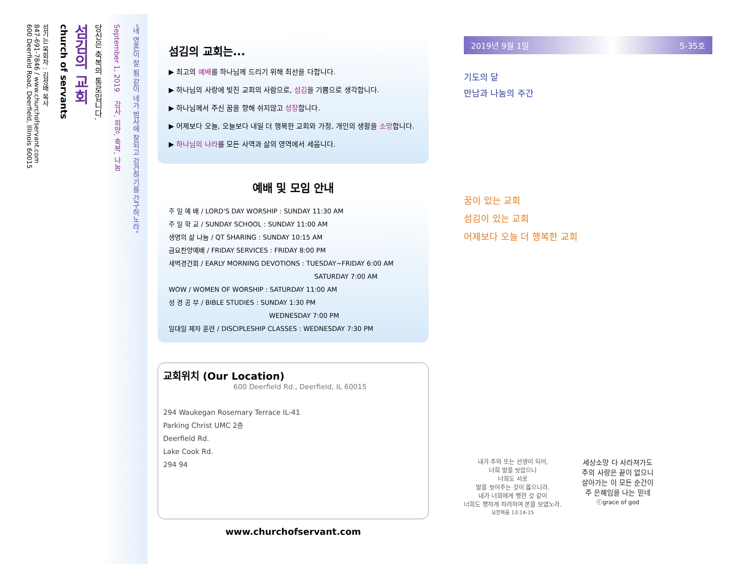"네 영혼이 잘 됨 같이 네가 범사에 잘되고 강건하기를 간구하노라"
September 1, 2019 감사, 희망, 축복, 나눔
당신은 축복의 통로입니다.
섬김의 교회
church of servants
섬기는 목회자 : 김성배 목사
847-691-7846 / www.churchofservant.com
600 Deerfield Road, Deerfield, Illinois 60015
섬김의 교회는...
▶ 최고의 예배를 하나님께 드리기 위해 최선을 다합니다.
▶ 하나님의 사랑에 빚진 교회의 사람으로, 섬김을 기쁨으로 생각합니다.
▶ 하나님께서 주신 꿈을 향해 쉬지않고 성장합니다.
▶ 어제보다 오늘, 오늘보다 내일 더 행복한 교회와 가정, 개인의 생활을 소망합니다.
▶ 하나님의 나라를 모든 사역과 삶의 영역에서 세웁니다.
예배 및 모임 안내
주 일 예 배 / LORD'S DAY WORSHIP : SUNDAY 11:30 AM
주 일 학 교 / SUNDAY SCHOOL : SUNDAY 11:00 AM
생명의 삶 나눔 / QT SHARING : SUNDAY 10:15 AM
금요찬양예배 / FRIDAY SERVICES : FRIDAY 8:00 PM
새벽경건회 / EARLY MORNING DEVOTIONS : TUESDAY~FRIDAY 6:00 AM
SATURDAY 7:00 AM
WOW / WOMEN OF WORSHIP : SATURDAY 11:00 AM
성 경 공 부 / BIBLE STUDIES : SUNDAY 1:30 PM
WEDNESDAY 7:00 PM
일대일 제자 훈련 / DISCIPLESHIP CLASSES : WEDNESDAY 7:30 PM
교회위치 (Our Location)
600 Deerfield Rd., Deerfield, IL 60015
294 Waukegan Rosemary Terrace IL-41
Parking Christ UMC 2층
Deerfield Rd.
Lake Cook Rd.
294 94
www.churchofservant.com
2019년 9월 1일 5-35호
기도의 달
만남과 나눔의 주간
꿈이 있는 교회
섬김이 있는 교회
어제보다 오늘 더 행복한 교회
내가 주와 또는 선생이 되어,
너희 발을 씻었으니
너희도 서로
발을 씻어주는 것이 옳으니라.
내가 너희에게 행한 것 같이
너희도 행하게 하려하여 본을 보였노라.
요한복음 13:14-15
세상소망 다 사라져가도
주의 사랑은 끝이 없으니
살아가는 이 모든 순간이
주 은혜임을 나는 믿네
ⓒgrace of god